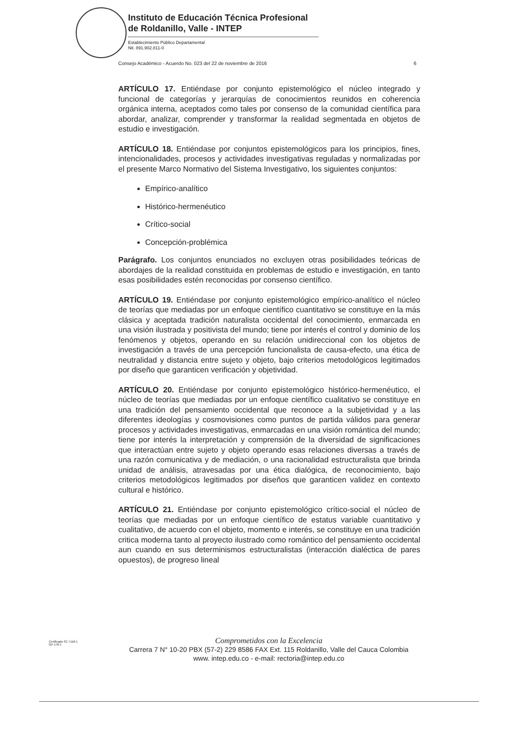Instituto de Educación Técnica Profesional
de Roldanillo, Valle - INTEP
Establecimiento Público Departamental
Nit. 891.902.811-0
Consejo Académico - Acuerdo No. 023 del 22 de noviembre de 2016 6
ARTÍCULO 17. Entiéndase por conjunto epistemológico el núcleo integrado y funcional de categorías y jerarquías de conocimientos reunidos en coherencia orgánica interna, aceptados como tales por consenso de la comunidad científica para abordar, analizar, comprender y transformar la realidad segmentada en objetos de estudio e investigación.
ARTÍCULO 18. Entiéndase por conjuntos epistemológicos para los principios, fines, intencionalidades, procesos y actividades investigativas reguladas y normalizadas por el presente Marco Normativo del Sistema Investigativo, los siguientes conjuntos:
Empírico-analítico
Histórico-hermenéutico
Crítico-social
Concepción-problémica
Parágrafo. Los conjuntos enunciados no excluyen otras posibilidades teóricas de abordajes de la realidad constituida en problemas de estudio e investigación, en tanto esas posibilidades estén reconocidas por consenso científico.
ARTÍCULO 19. Entiéndase por conjunto epistemológico empírico-analítico el núcleo de teorías que mediadas por un enfoque científico cuantitativo se constituye en la más clásica y aceptada tradición naturalista occidental del conocimiento, enmarcada en una visión ilustrada y positivista del mundo; tiene por interés el control y dominio de los fenómenos y objetos, operando en su relación unidireccional con los objetos de investigación a través de una percepción funcionalista de causa-efecto, una ética de neutralidad y distancia entre sujeto y objeto, bajo criterios metodológicos legitimados por diseño que garanticen verificación y objetividad.
ARTÍCULO 20. Entiéndase por conjunto epistemológico histórico-hermenéutico, el núcleo de teorías que mediadas por un enfoque científico cualitativo se constituye en una tradición del pensamiento occidental que reconoce a la subjetividad y a las diferentes ideologías y cosmovisiones como puntos de partida válidos para generar procesos y actividades investigativas, enmarcadas en una visión romántica del mundo; tiene por interés la interpretación y comprensión de la diversidad de significaciones que interactúan entre sujeto y objeto operando esas relaciones diversas a través de una razón comunicativa y de mediación, o una racionalidad estructuralista que brinda unidad de análisis, atravesadas por una ética dialógica, de reconocimiento, bajo criterios metodológicos legitimados por diseños que garanticen validez en contexto cultural e histórico.
ARTÍCULO 21. Entiéndase por conjunto epistemológico crítico-social el núcleo de teorías que mediadas por un enfoque científico de estatus variable cuantitativo y cualitativo, de acuerdo con el objeto, momento e interés, se constituye en una tradición critica moderna tanto al proyecto ilustrado como romántico del pensamiento occidental aun cuando en sus determinismos estructuralistas (interacción dialéctica de pares opuestos), de progreso lineal
Certificado SC 7118-1
GP 178-1
Comprometidos con la Excelencia
Carrera 7 N° 10-20 PBX (57-2) 229 8586 FAX Ext. 115 Roldanillo, Valle del Cauca Colombia
www. intep.edu.co - e-mail: rectoria@intep.edu.co